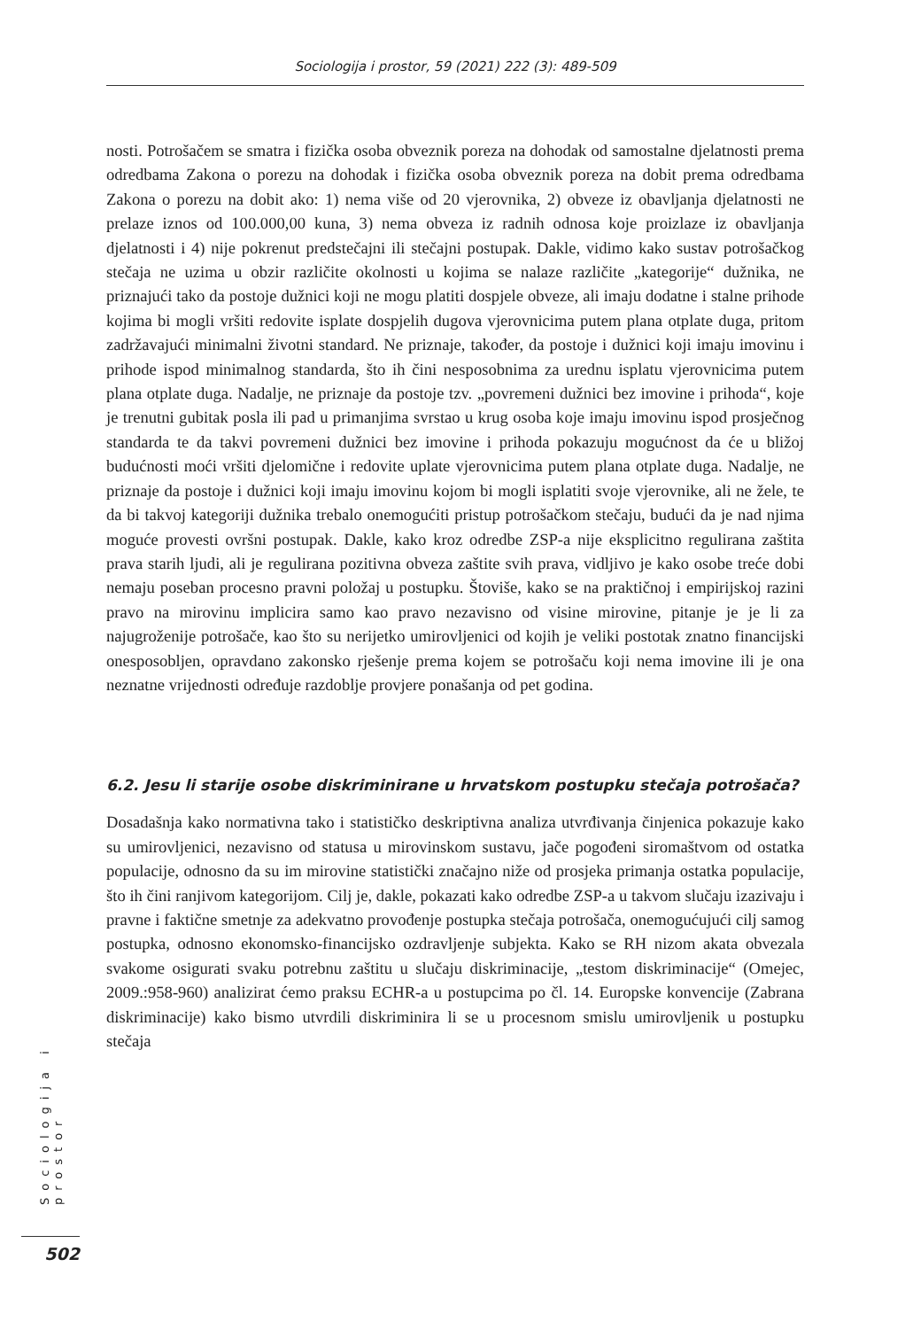Sociologija i prostor, 59 (2021) 222 (3): 489-509
nosti. Potrošačem se smatra i fizička osoba obveznik poreza na dohodak od samostalne djelatnosti prema odredbama Zakona o porezu na dohodak i fizička osoba obveznik poreza na dobit prema odredbama Zakona o porezu na dobit ako: 1) nema više od 20 vjerovnika, 2) obveze iz obavljanja djelatnosti ne prelaze iznos od 100.000,00 kuna, 3) nema obveza iz radnih odnosa koje proizlaze iz obavljanja djelatnosti i 4) nije pokrenut predstečajni ili stečajni postupak. Dakle, vidimo kako sustav potrošačkog stečaja ne uzima u obzir različite okolnosti u kojima se nalaze različite „kategorije“ dužnika, ne priznajući tako da postoje dužnici koji ne mogu platiti dospjele obveze, ali imaju dodatne i stalne prihode kojima bi mogli vršiti redovite isplate dospjelih dugova vjerovnicima putem plana otplate duga, pritom zadržavajući minimalni životni standard. Ne priznaje, također, da postoje i dužnici koji imaju imovinu i prihode ispod minimalnog standarda, što ih čini nesposobnima za urednu isplatu vjerovnicima putem plana otplate duga. Nadalje, ne priznaje da postoje tzv. „povremeni dužnici bez imovine i prihoda“, koje je trenutni gubitak posla ili pad u primanjima svrstao u krug osoba koje imaju imovinu ispod prosječnog standarda te da takvi povremeni dužnici bez imovine i prihoda pokazuju mogućnost da će u bližoj budućnosti moći vršiti djelomične i redovite uplate vjerovnicima putem plana otplate duga. Nadalje, ne priznaje da postoje i dužnici koji imaju imovinu kojom bi mogli isplatiti svoje vjerovnike, ali ne žele, te da bi takvoj kategoriji dužnika trebalo onemogućiti pristup potrošačkom stečaju, budući da je nad njima moguće provesti ovršni postupak. Dakle, kako kroz odredbe ZSP-a nije eksplicitno regulirana zaštita prava starih ljudi, ali je regulirana pozitivna obveza zaštite svih prava, vidljivo je kako osobe treće dobi nemaju poseban procesno pravni položaj u postupku. Štoviše, kako se na praktičnoj i empirijskoj razini pravo na mirovinu implicira samo kao pravo nezavisno od visine mirovine, pitanje je je li za najugroženije potrošače, kao što su nerijetko umirovljenici od kojih je veliki postotak znatno financijski onesposobljen, opravdano zakonsko rješenje prema kojem se potrošaču koji nema imovine ili je ona neznatne vrijednosti određuje razdoblje provjere ponašanja od pet godina.
6.2. Jesu li starije osobe diskriminirane u hrvatskom postupku stečaja potrošača?
Dosadašnja kako normativna tako i statističko deskriptivna analiza utvrđivanja činjenica pokazuje kako su umirovljenici, nezavisno od statusa u mirovinskom sustavu, jače pogođeni siromaštvom od ostatka populacije, odnosno da su im mirovine statistički značajno niže od prosjeka primanja ostatka populacije, što ih čini ranjivom kategorijom. Cilj je, dakle, pokazati kako odredbe ZSP-a u takvom slučaju izazivaju i pravne i faktične smetnje za adekvatno provođenje postupka stečaja potrošača, onemogućujući cilj samog postupka, odnosno ekonomsko-financijsko ozdravljenje subjekta. Kako se RH nizom akata obvezala svakome osigurati svaku potrebnu zaštitu u slučaju diskriminacije, „testom diskriminacije“ (Omejec, 2009.:958-960) analizirat ćemo praksu ECHR-a u postupcima po čl. 14. Europske konvencije (Zabrana diskriminacije) kako bismo utvrdili diskriminira li se u procesnom smislu umirovljenik u postupku stečaja
Sociologija i prostor
502